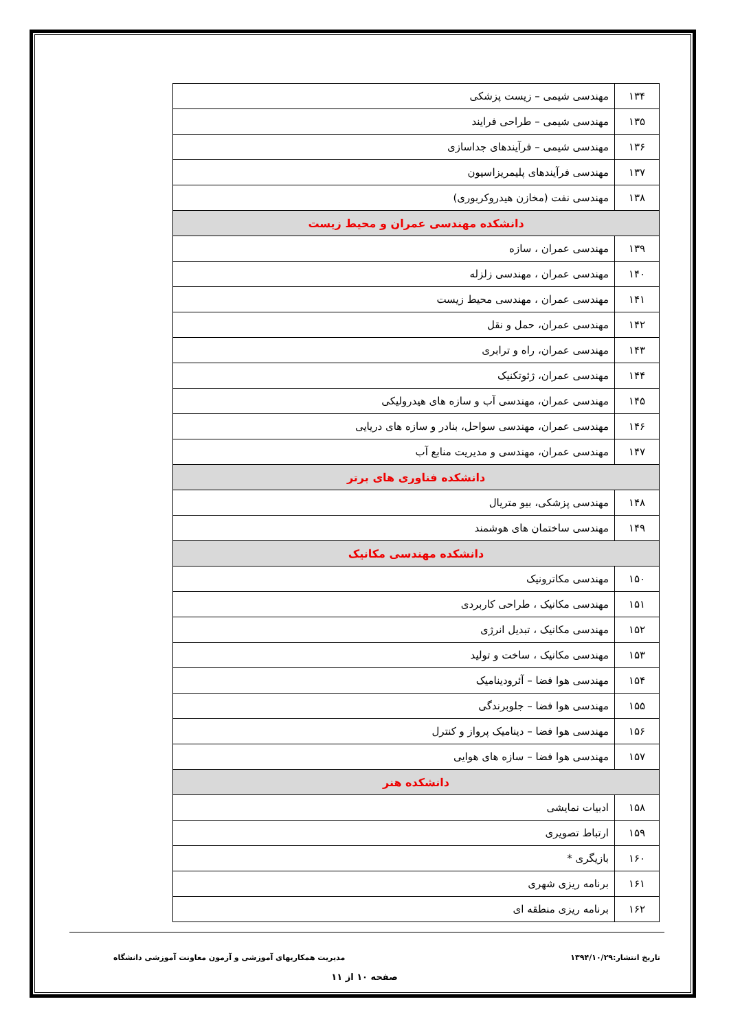| ۱۳۴ | مهندسی شیمی – زیست پزشکی |
| ۱۳۵ | مهندسی شیمی – طراحی فرایند |
| ۱۳۶ | مهندسی شیمی – فرآیندهای جداسازی |
| ۱۳۷ | مهندسی فرآیندهای پلیمریزاسیون |
| ۱۳۸ | مهندسی نفت (مخازن هیدروکربوری) |
| دانشکده مهندسی عمران و محیط زیست | |
| ۱۳۹ | مهندسی عمران ، سازه |
| ۱۴۰ | مهندسی عمران ، مهندسی زلزله |
| ۱۴۱ | مهندسی عمران ، مهندسی محیط زیست |
| ۱۴۲ | مهندسی عمران، حمل و نقل |
| ۱۴۳ | مهندسی عمران، راه و ترابری |
| ۱۴۴ | مهندسی عمران، ژئوتکنیک |
| ۱۴۵ | مهندسی عمران، مهندسی آب و سازه های هیدرولیکی |
| ۱۴۶ | مهندسی عمران، مهندسی سواحل، بنادر و سازه های دریایی |
| ۱۴۷ | مهندسی عمران، مهندسی و مدیریت منابع آب |
| دانشکده فناوری های برتر | |
| ۱۴۸ | مهندسی پزشکی، بیو متریال |
| ۱۴۹ | مهندسی ساختمان های هوشمند |
| دانشکده مهندسی مکانیک | |
| ۱۵۰ | مهندسی مکاترونیک |
| ۱۵۱ | مهندسی مکانیک ، طراحی کاربردی |
| ۱۵۲ | مهندسی مکانیک ، تبدیل انرژی |
| ۱۵۳ | مهندسی مکانیک ، ساخت و تولید |
| ۱۵۴ | مهندسی هوا فضا – آئرودینامیک |
| ۱۵۵ | مهندسی هوا فضا – جلوبرندگی |
| ۱۵۶ | مهندسی هوا فضا – دینامیک پرواز و کنترل |
| ۱۵۷ | مهندسی هوا فضا – سازه های هوایی |
| دانشکده هنر | |
| ۱۵۸ | ادبیات نمایشی |
| ۱۵۹ | ارتباط تصویری |
| ۱۶۰ | بازیگری * |
| ۱۶۱ | برنامه ریزی شهری |
| ۱۶۲ | برنامه ریزی منطقه ای |
تاریخ انتشار:۱۳۹۴/۱۰/۲۹ مدیریت همکاریهای آموزشی و آزمون معاونت آموزشی دانشگاه
صفحه ۱۰ از ۱۱